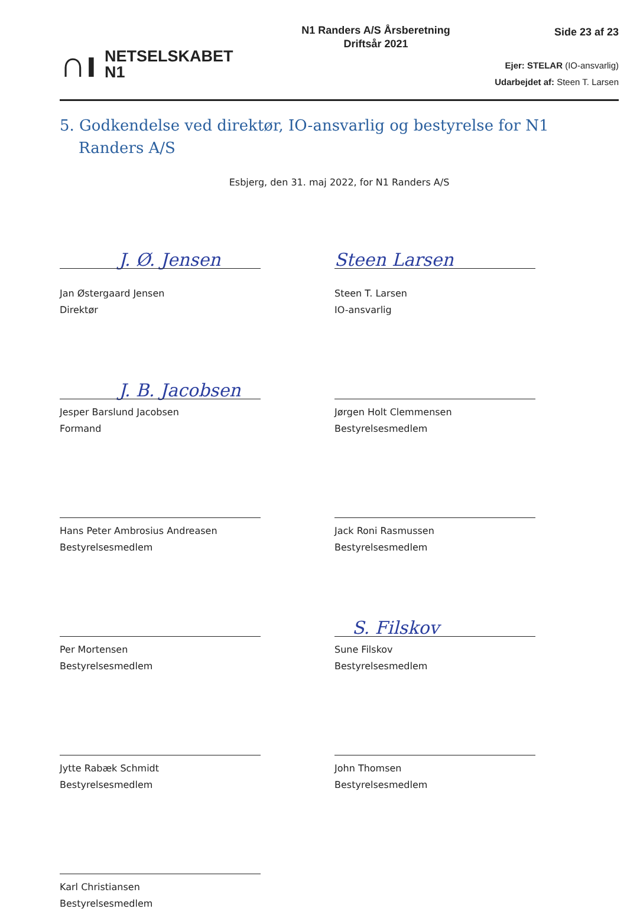∩ı NETSELSKABET
N1
N1 Randers A/S Årsberetning
Driftsår 2021
Side 23 af 23
Ejer: STELAR (IO-ansvarlig)
Udarbejdet af: Steen T. Larsen
5. Godkendelse ved direktør, IO-ansvarlig og bestyrelse for N1 Randers A/S
Esbjerg, den 31. maj 2022, for N1 Randers A/S
J. Ø. Jensen
Jan Østergaard Jensen
Direktør
Steen Larsen
Steen T. Larsen
IO-ansvarlig
J. B. Jacobsen
Jesper Barslund Jacobsen
Formand
Jørgen Holt Clemmensen
Bestyrelsesmedlem
Hans Peter Ambrosius Andreasen
Bestyrelsesmedlem
Jack Roni Rasmussen
Bestyrelsesmedlem
Per Mortensen
Bestyrelsesmedlem
S. Filskov
Sune Filskov
Bestyrelsesmedlem
Jytte Rabæk Schmidt
Bestyrelsesmedlem
John Thomsen
Bestyrelsesmedlem
Karl Christiansen
Bestyrelsesmedlem